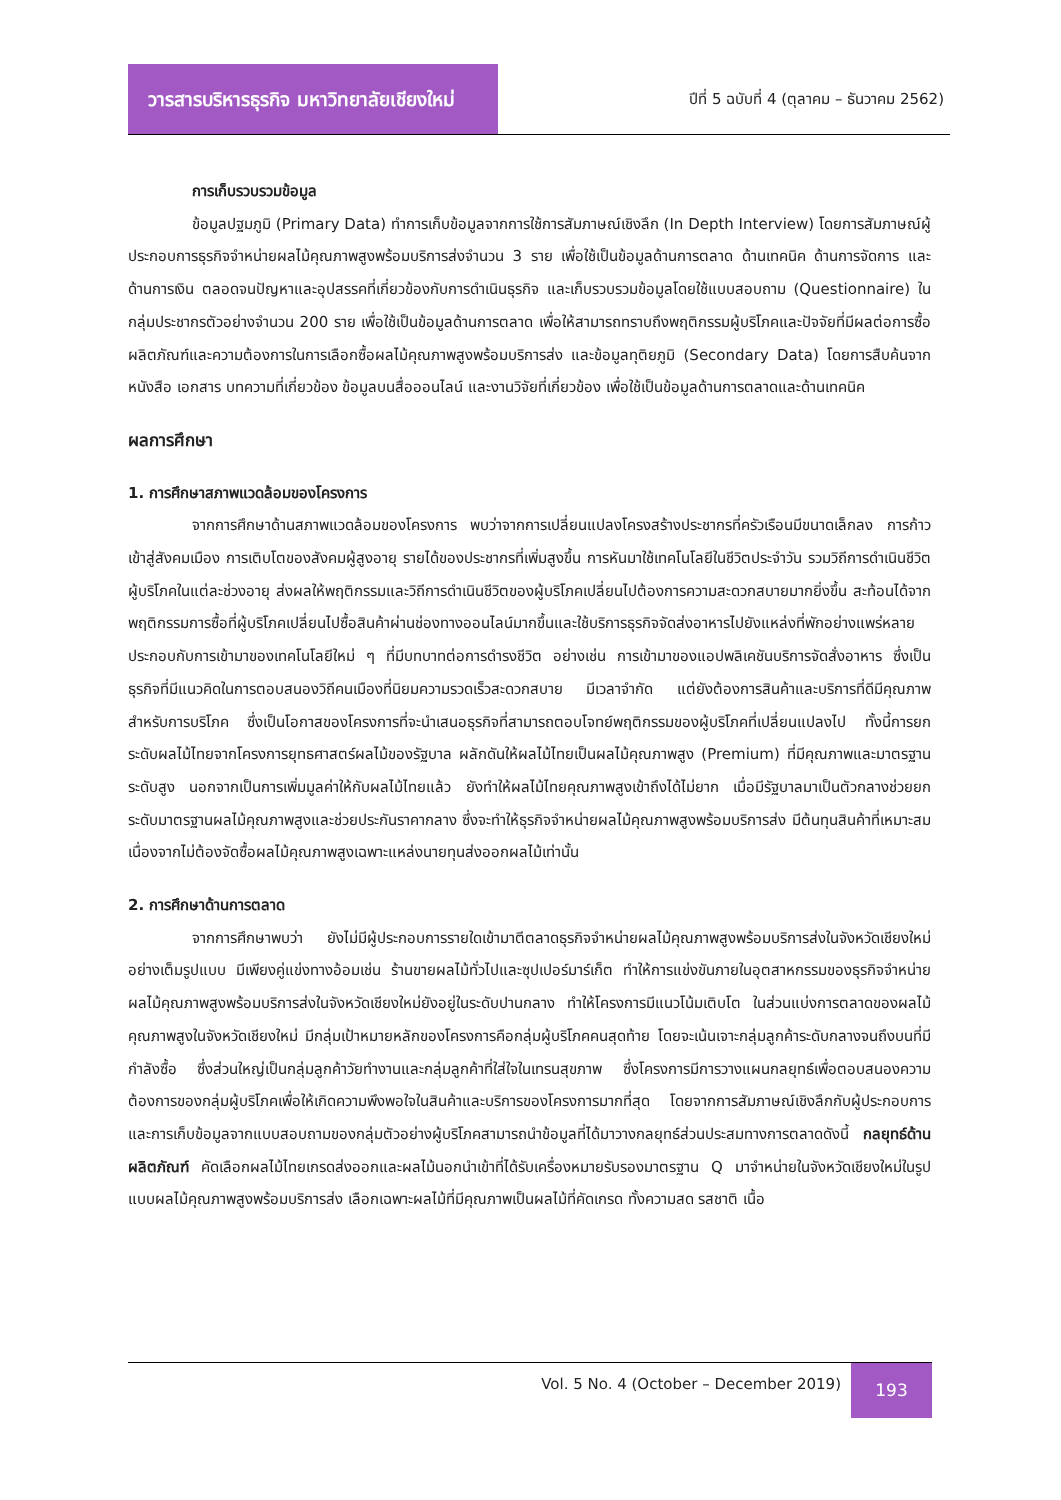วารสารบริหารธุรกิจ มหาวิทยาลัยเชียงใหม่
ปีที่ 5 ฉบับที่ 4 (ตุลาคม – ธันวาคม 2562)
การเก็บรวบรวมข้อมูล
ข้อมูลปฐมภูมิ (Primary Data) ทำการเก็บข้อมูลจากการใช้การสัมภาษณ์เชิงลึก (In Depth Interview) โดยการสัมภาษณ์ผู้ประกอบการธุรกิจจำหน่ายผลไม้คุณภาพสูงพร้อมบริการส่งจำนวน 3 ราย เพื่อใช้เป็นข้อมูลด้านการตลาด ด้านเทคนิค ด้านการจัดการ และด้านการเงิน ตลอดจนปัญหาและอุปสรรคที่เกี่ยวข้องกับการดำเนินธุรกิจ และเก็บรวบรวมข้อมูลโดยใช้แบบสอบถาม (Questionnaire) ในกลุ่มประชากรตัวอย่างจำนวน 200 ราย เพื่อใช้เป็นข้อมูลด้านการตลาด เพื่อให้สามารถทราบถึงพฤติกรรมผู้บริโภคและปัจจัยที่มีผลต่อการซื้อผลิตภัณฑ์และความต้องการในการเลือกซื้อผลไม้คุณภาพสูงพร้อมบริการส่ง และข้อมูลทุติยภูมิ (Secondary Data) โดยการสืบค้นจากหนังสือ เอกสาร บทความที่เกี่ยวข้อง ข้อมูลบนสื่อออนไลน์ และงานวิจัยที่เกี่ยวข้อง เพื่อใช้เป็นข้อมูลด้านการตลาดและด้านเทคนิค
ผลการศึกษา
1. การศึกษาสภาพแวดล้อมของโครงการ
จากการศึกษาด้านสภาพแวดล้อมของโครงการ พบว่าจากการเปลี่ยนแปลงโครงสร้างประชากรที่ครัวเรือนมีขนาดเล็กลง การก้าวเข้าสู่สังคมเมือง การเติบโตของสังคมผู้สูงอายุ รายได้ของประชากรที่เพิ่มสูงขึ้น การหันมาใช้เทคโนโลยีในชีวิตประจำวัน รวมวิถีการดำเนินชีวิตผู้บริโภคในแต่ละช่วงอายุ ส่งผลให้พฤติกรรมและวิถีการดำเนินชีวิตของผู้บริโภคเปลี่ยนไปต้องการความสะดวกสบายมากยิ่งขึ้น สะท้อนได้จากพฤติกรรมการซื้อที่ผู้บริโภคเปลี่ยนไปซื้อสินค้าผ่านช่องทางออนไลน์มากขึ้นและใช้บริการธุรกิจจัดส่งอาหารไปยังแหล่งที่พักอย่างแพร่หลาย ประกอบกับการเข้ามาของเทคโนโลยีใหม่ ๆ ที่มีบทบาทต่อการดำรงชีวิต อย่างเช่น การเข้ามาของแอปพลิเคชันบริการจัดสั่งอาหาร ซึ่งเป็นธุรกิจที่มีแนวคิดในการตอบสนองวิถีคนเมืองที่นิยมความรวดเร็วสะดวกสบาย มีเวลาจำกัด แต่ยังต้องการสินค้าและบริการที่ดีมีคุณภาพสำหรับการบริโภค ซึ่งเป็นโอกาสของโครงการที่จะนำเสนอธุรกิจที่สามารถตอบโจทย์พฤติกรรมของผู้บริโภคที่เปลี่ยนแปลงไป ทั้งนี้การยกระดับผลไม้ไทยจากโครงการยุทธศาสตร์ผลไม้ของรัฐบาล ผลักดันให้ผลไม้ไทยเป็นผลไม้คุณภาพสูง (Premium) ที่มีคุณภาพและมาตรฐานระดับสูง นอกจากเป็นการเพิ่มมูลค่าให้กับผลไม้ไทยแล้ว ยังทำให้ผลไม้ไทยคุณภาพสูงเข้าถึงได้ไม่ยาก เมื่อมีรัฐบาลมาเป็นตัวกลางช่วยยกระดับมาตรฐานผลไม้คุณภาพสูงและช่วยประกันราคากลาง ซึ่งจะทำให้ธุรกิจจำหน่ายผลไม้คุณภาพสูงพร้อมบริการส่ง มีต้นทุนสินค้าที่เหมาะสมเนื่องจากไม่ต้องจัดซื้อผลไม้คุณภาพสูงเฉพาะแหล่งนายทุนส่งออกผลไม้เท่านั้น
2. การศึกษาด้านการตลาด
จากการศึกษาพบว่า ยังไม่มีผู้ประกอบการรายใดเข้ามาตีตลาดธุรกิจจำหน่ายผลไม้คุณภาพสูงพร้อมบริการส่งในจังหวัดเชียงใหม่อย่างเต็มรูปแบบ มีเพียงคู่แข่งทางอ้อมเช่น ร้านขายผลไม้ทั่วไปและซุปเปอร์มาร์เก็ต ทำให้การแข่งขันภายในอุตสาหกรรมของธุรกิจจำหน่ายผลไม้คุณภาพสูงพร้อมบริการส่งในจังหวัดเชียงใหม่ยังอยู่ในระดับปานกลาง ทำให้โครงการมีแนวโน้มเติบโต ในส่วนแบ่งการตลาดของผลไม้คุณภาพสูงในจังหวัดเชียงใหม่ มีกลุ่มเป้าหมายหลักของโครงการคือกลุ่มผู้บริโภคคนสุดท้าย โดยจะเน้นเจาะกลุ่มลูกค้าระดับกลางจนถึงบนที่มีกำลังซื้อ ซึ่งส่วนใหญ่เป็นกลุ่มลูกค้าวัยทำงานและกลุ่มลูกค้าที่ใส่ใจในเทรนสุขภาพ ซึ่งโครงการมีการวางแผนกลยุทธ์เพื่อตอบสนองความต้องการของกลุ่มผู้บริโภคเพื่อให้เกิดความพึงพอใจในสินค้าและบริการของโครงการมากที่สุด โดยจากการสัมภาษณ์เชิงลึกกับผู้ประกอบการ และการเก็บข้อมูลจากแบบสอบถามของกลุ่มตัวอย่างผู้บริโภคสามารถนำข้อมูลที่ได้มาวางกลยุทธ์ส่วนประสมทางการตลาดดังนี้ กลยุทธ์ด้านผลิตภัณฑ์ คัดเลือกผลไม้ไทยเกรดส่งออกและผลไม้นอกนำเข้าที่ได้รับเครื่องหมายรับรองมาตรฐาน Q มาจำหน่ายในจังหวัดเชียงใหม่ในรูปแบบผลไม้คุณภาพสูงพร้อมบริการส่ง เลือกเฉพาะผลไม้ที่มีคุณภาพเป็นผลไม้ที่คัดเกรด ทั้งความสด รสชาติ เนื้อ
Vol. 5 No. 4 (October – December 2019) 193